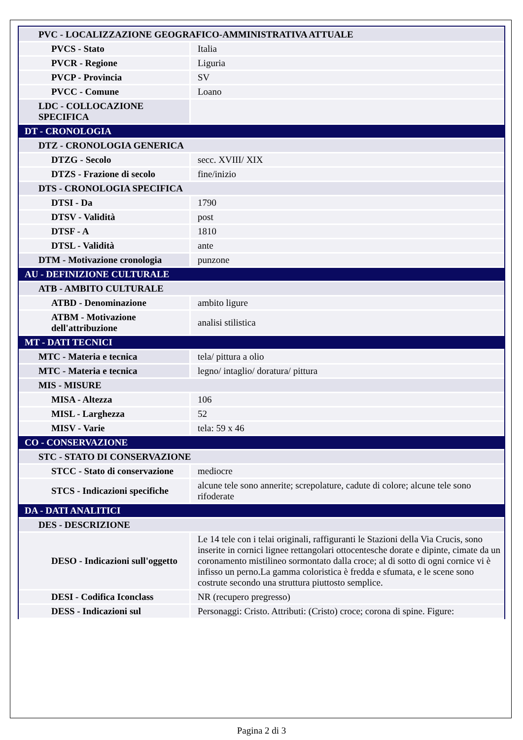| PVC - LOCALIZZAZIONE GEOGRAFICO-AMMINISTRATIVA ATTUALE | |
| PVCS - Stato | Italia |
| PVCR - Regione | Liguria |
| PVCP - Provincia | SV |
| PVCC - Comune | Loano |
| LDC - COLLOCAZIONE SPECIFICA | |
| DT - CRONOLOGIA | |
| DTZ - CRONOLOGIA GENERICA | |
| DTZG - Secolo | secc. XVIII/ XIX |
| DTZS - Frazione di secolo | fine/inizio |
| DTS - CRONOLOGIA SPECIFICA | |
| DTSI - Da | 1790 |
| DTSV - Validità | post |
| DTSF - A | 1810 |
| DTSL - Validità | ante |
| DTM - Motivazione cronologia | punzone |
| AU - DEFINIZIONE CULTURALE | |
| ATB - AMBITO CULTURALE | |
| ATBD - Denominazione | ambito ligure |
| ATBM - Motivazione dell'attribuzione | analisi stilistica |
| MT - DATI TECNICI | |
| MTC - Materia e tecnica | tela/ pittura a olio |
| MTC - Materia e tecnica | legno/ intaglio/ doratura/ pittura |
| MIS - MISURE | |
| MISA - Altezza | 106 |
| MISL - Larghezza | 52 |
| MISV - Varie | tela: 59 x 46 |
| CO - CONSERVAZIONE | |
| STC - STATO DI CONSERVAZIONE | |
| STCC - Stato di conservazione | mediocre |
| STCS - Indicazioni specifiche | alcune tele sono annerite; screpolature, cadute di colore; alcune tele sono rifoderate |
| DA - DATI ANALITICI | |
| DES - DESCRIZIONE | |
| DESO - Indicazioni sull'oggetto | Le 14 tele con i telai originali, raffiguranti le Stazioni della Via Crucis, sono inserite in cornici lignee rettangolari ottocentesche dorate e dipinte, cimate da un coronamento mistilineo sormontato dalla croce; al di sotto di ogni cornice vi è infisso un perno.La gamma coloristica è fredda e sfumata, e le scene sono costrute secondo una struttura piuttosto semplice. |
| DESI - Codifica Iconclass | NR (recupero pregresso) |
| DESS - Indicazioni sul | Personaggi: Cristo. Attributi: (Cristo) croce; corona di spine. Figure: |
Pagina 2 di 3